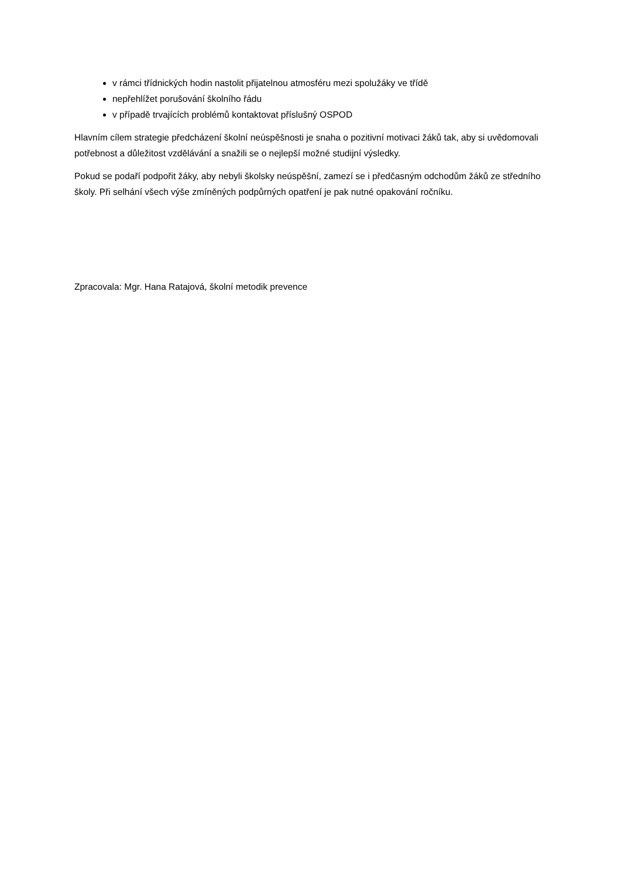v rámci třídnických hodin nastolit přijatelnou atmosféru mezi spolužáky ve třídě
nepřehlížet porušování školního řádu
v případě trvajících problémů kontaktovat příslušný OSPOD
Hlavním cílem strategie předcházení školní neúspěšnosti je snaha o pozitivní motivaci žáků tak, aby si uvědomovali potřebnost a důležitost vzdělávání a snažili se o nejlepší možné studijní výsledky.
Pokud se podaří podpořit žáky, aby nebyli školsky neúspěšní, zamezí se i předčasným odchodům žáků ze středního školy. Při selhání všech výše zmíněných podpůrných opatření je pak nutné opakování ročníku.
Zpracovala: Mgr. Hana Ratajová, školní metodik prevence